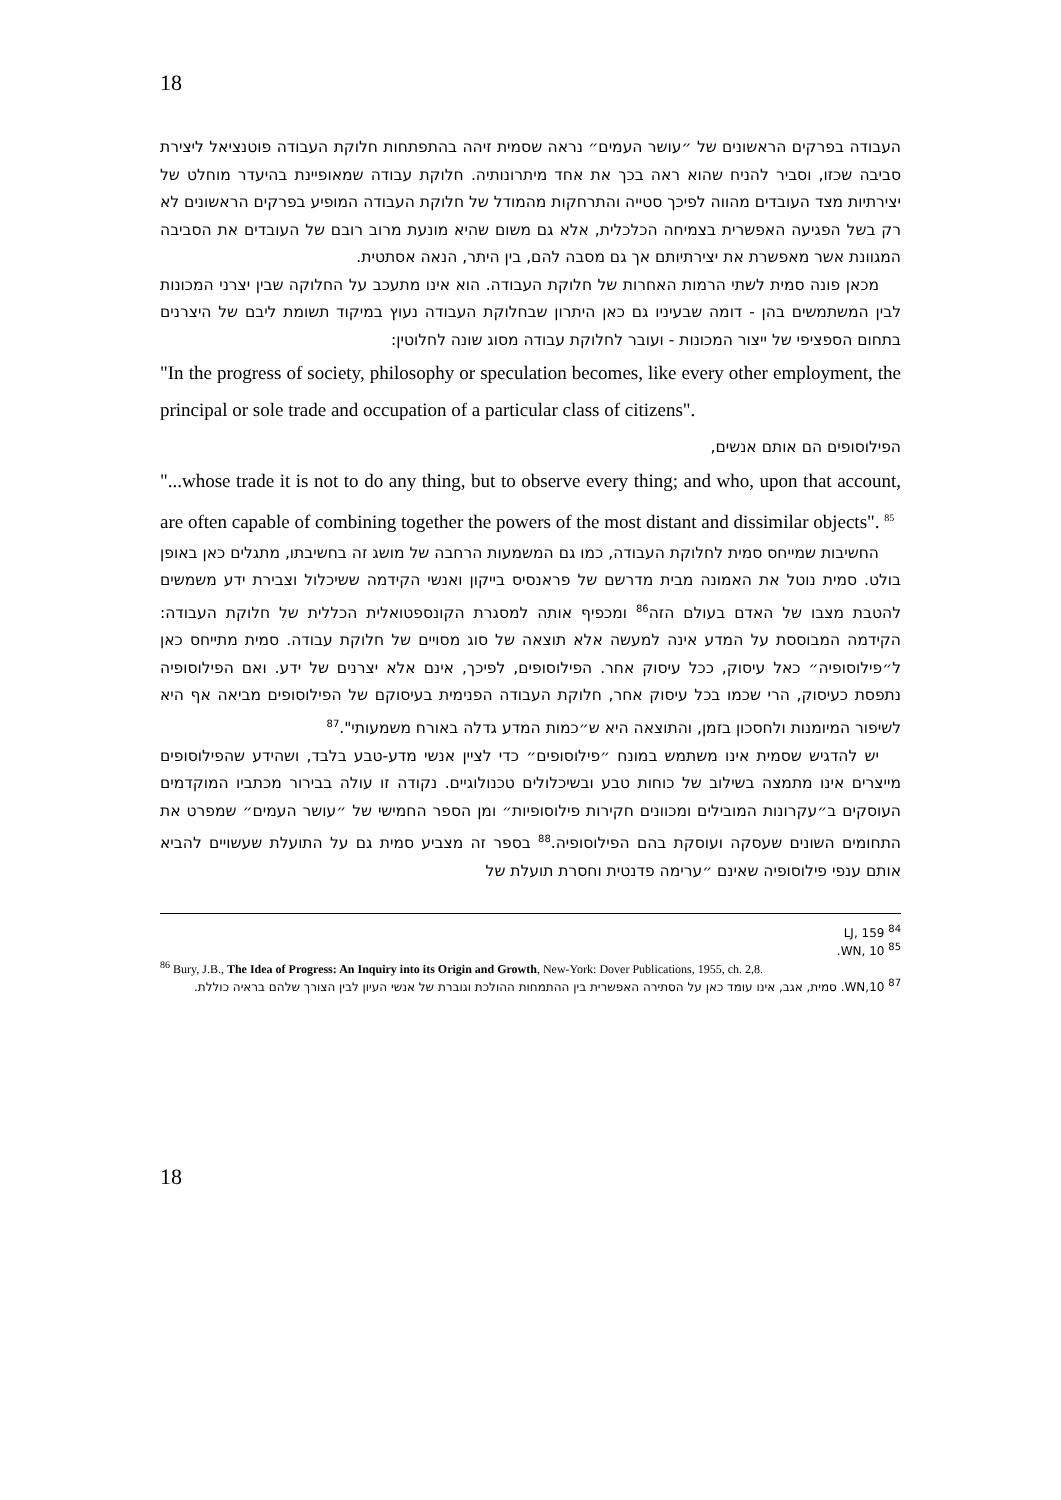18
העבודה בפרקים הראשונים של ״עושר העמים״ נראה שסמית זיהה בהתפתחות חלוקת העבודה פוטנציאל ליצירת סביבה שכזו, וסביר להניח שהוא ראה בכך את אחד מיתרונותיה. חלוקת עבודה שמאופיינת בהיעדר מוחלט של יצירתיות מצד העובדים מהווה לפיכך סטייה והתרחקות מהמודל של חלוקת העבודה המופיע בפרקים הראשונים לא רק בשל הפגיעה האפשרית בצמיחה הכלכלית, אלא גם משום שהיא מונעת מרוב רובם של העובדים את הסביבה המגוונת אשר מאפשרת את יצירתיותם אך גם מסבה להם, בין היתר, הנאה אסתטית.
מכאן פונה סמית לשתי הרמות האחרות של חלוקת העבודה. הוא אינו מתעכב על החלוקה שבין יצרני המכונות לבין המשתמשים בהן - דומה שבעיניו גם כאן היתרון שבחלוקת העבודה נעוץ במיקוד תשומת ליבם של היצרנים בתחום הספציפי של ייצור המכונות - ועובר לחלוקת עבודה מסוג שונה לחלוטין:
"In the progress of society, philosophy or speculation becomes, like every other employment, the principal or sole trade and occupation of a particular class of citizens".
הפילוסופים הם אותם אנשים,
"...whose trade it is not to do any thing, but to observe every thing; and who, upon that account, are often capable of combining together the powers of the most distant and dissimilar objects". <sup>85</sup>
החשיבות שמייחס סמית לחלוקת העבודה, כמו גם המשמעות הרחבה של מושג זה בחשיבתו, מתגלים כאן באופן בולט. סמית נוטל את האמונה מבית מדרשם של פראנסיס בייקון ואנשי הקידמה ששיכלול וצבירת ידע משמשים להטבת מצבו של האדם בעולם הזה<sup>86</sup> ומכפיף אותה למסגרת הקונספטואלית הכללית של חלוקת העבודה: הקידמה המבוססת על המדע אינה למעשה אלא תוצאה של סוג מסויים של חלוקת עבודה. סמית מתייחס כאן ל״פילוסופיה״ כאל עיסוק, ככל עיסוק אחר. הפילוסופים, לפיכך, אינם אלא יצרנים של ידע. ואם הפילוסופיה נתפסת כעיסוק, הרי שכמו בכל עיסוק אחר, חלוקת העבודה הפנימית בעיסוקם של הפילוסופים מביאה אף היא לשיפור המיומנות ולחסכון בזמן, והתוצאה היא ש״כמות המדע גדלה באורח משמעותי".<sup>87</sup>
יש להדגיש שסמית אינו משתמש במונח ״פילוסופים״ כדי לציין אנשי מדע-טבע בלבד, ושהידע שהפילוסופים מייצרים אינו מתמצה בשילוב של כוחות טבע ובשיכלולים טכנולוגיים. נקודה זו עולה בבירור מכתביו המוקדמים העוסקים ב״עקרונות המובילים ומכוונים חקירות פילוסופיות״ ומן הספר החמישי של ״עושר העמים״ שמפרט את התחומים השונים שעסקה ועוסקת בהם הפילוסופיה.<sup>88</sup> בספר זה מצביע סמית גם על התועלת שעשויים להביא אותם ענפי פילוסופיה שאינם ״ערימה פדנטית וחסרת תועלת של
<sup>84</sup> LJ, 159
<sup>85</sup> WN, 10.
<sup>86</sup> Bury, J.B., The Idea of Progress: An Inquiry into its Origin and Growth, New-York: Dover Publications, 1955, ch. 2,8.
<sup>87</sup> WN,10. סמית, אגב, אינו עומד כאן על הסתירה האפשרית בין ההתמחות ההולכת וגוברת של אנשי העיון לבין הצורך שלהם בראיה כוללת.
18